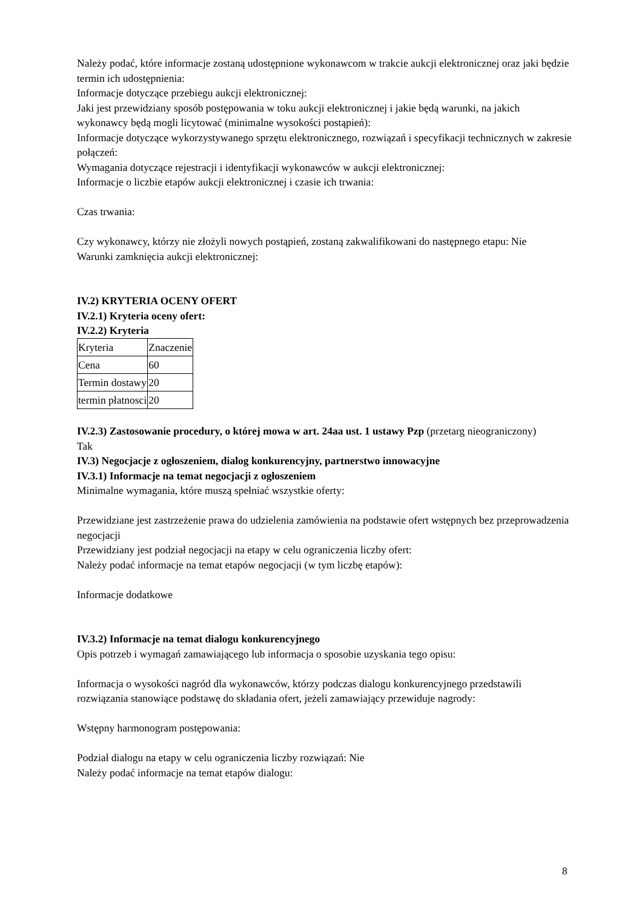Należy podać, które informacje zostaną udostępnione wykonawcom w trakcie aukcji elektronicznej oraz jaki będzie termin ich udostępnienia:
Informacje dotyczące przebiegu aukcji elektronicznej:
Jaki jest przewidziany sposób postępowania w toku aukcji elektronicznej i jakie będą warunki, na jakich wykonawcy będą mogli licytować (minimalne wysokości postąpień):
Informacje dotyczące wykorzystywanego sprzętu elektronicznego, rozwiązań i specyfikacji technicznych w zakresie połączeń:
Wymagania dotyczące rejestracji i identyfikacji wykonawców w aukcji elektronicznej:
Informacje o liczbie etapów aukcji elektronicznej i czasie ich trwania:
Czas trwania:
Czy wykonawcy, którzy nie złożyli nowych postąpień, zostaną zakwalifikowani do następnego etapu: Nie
Warunki zamknięcia aukcji elektronicznej:
IV.2) KRYTERIA OCENY OFERT
IV.2.1) Kryteria oceny ofert:
IV.2.2) Kryteria
| Kryteria | Znaczenie |
| Cena | 60 |
| Termin dostawy | 20 |
| termin płatnosci | 20 |
IV.2.3) Zastosowanie procedury, o której mowa w art. 24aa ust. 1 ustawy Pzp (przetarg nieograniczony)
Tak
IV.3) Negocjacje z ogłoszeniem, dialog konkurencyjny, partnerstwo innowacyjne
IV.3.1) Informacje na temat negocjacji z ogłoszeniem
Minimalne wymagania, które muszą spełniać wszystkie oferty:
Przewidziane jest zastrzeżenie prawa do udzielenia zamówienia na podstawie ofert wstępnych bez przeprowadzenia negocjacji
Przewidziany jest podział negocjacji na etapy w celu ograniczenia liczby ofert:
Należy podać informacje na temat etapów negocjacji (w tym liczbę etapów):
Informacje dodatkowe
IV.3.2) Informacje na temat dialogu konkurencyjnego
Opis potrzeb i wymagań zamawiającego lub informacja o sposobie uzyskania tego opisu:
Informacja o wysokości nagród dla wykonawców, którzy podczas dialogu konkurencyjnego przedstawili rozwiązania stanowiące podstawę do składania ofert, jeżeli zamawiający przewiduje nagrody:
Wstępny harmonogram postępowania:
Podział dialogu na etapy w celu ograniczenia liczby rozwiązań: Nie
Należy podać informacje na temat etapów dialogu:
8